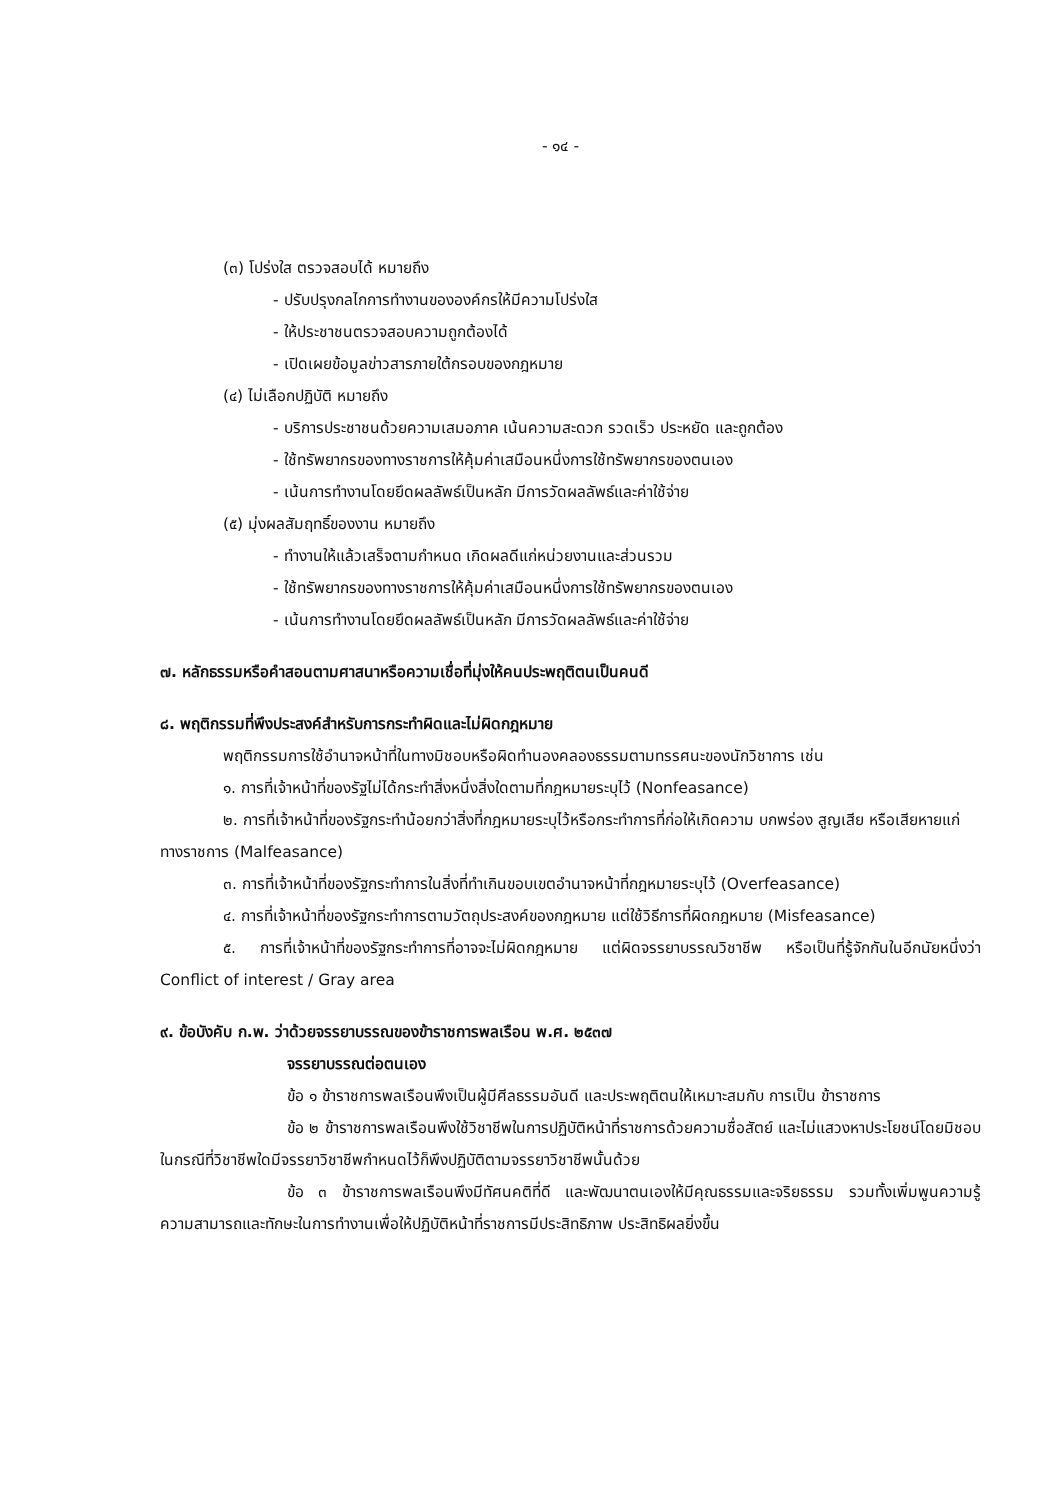- ๑๔ -
(๓) โปร่งใส ตรวจสอบได้ หมายถึง
- ปรับปรุงกลไกการทำงานขององค์กรให้มีความโปร่งใส
- ให้ประชาชนตรวจสอบความถูกต้องได้
- เปิดเผยข้อมูลข่าวสารภายใต้กรอบของกฎหมาย
(๔) ไม่เลือกปฏิบัติ หมายถึง
- บริการประชาชนด้วยความเสมอภาค เน้นความสะดวก รวดเร็ว ประหยัด และถูกต้อง
- ใช้ทรัพยากรของทางราชการให้คุ้มค่าเสมือนหนึ่งการใช้ทรัพยากรของตนเอง
- เน้นการทำงานโดยยึดผลลัพธ์เป็นหลัก มีการวัดผลลัพธ์และค่าใช้จ่าย
(๕) มุ่งผลสัมฤทธิ์ของงาน หมายถึง
- ทำงานให้แล้วเสร็จตามกำหนด เกิดผลดีแก่หน่วยงานและส่วนรวม
- ใช้ทรัพยากรของทางราชการให้คุ้มค่าเสมือนหนึ่งการใช้ทรัพยากรของตนเอง
- เน้นการทำงานโดยยึดผลลัพธ์เป็นหลัก มีการวัดผลลัพธ์และค่าใช้จ่าย
๗. หลักธรรมหรือคำสอนตามศาสนาหรือความเชื่อที่มุ่งให้คนประพฤติตนเป็นคนดี
๘. พฤติกรรมที่พึงประสงค์สำหรับการกระทำผิดและไม่ผิดกฎหมาย
พฤติกรรมการใช้อำนาจหน้าที่ในทางมิชอบหรือผิดทำนองคลองธรรมตามทรรศนะของนักวิชาการ เช่น
๑. การที่เจ้าหน้าที่ของรัฐไม่ได้กระทำสิ่งหนึ่งสิ่งใดตามที่กฎหมายระบุไว้ (Nonfeasance)
๒. การที่เจ้าหน้าที่ของรัฐกระทำน้อยกว่าสิ่งที่กฎหมายระบุไว้หรือกระทำการที่ก่อให้เกิดความ บกพร่อง สูญเสีย หรือเสียหายแก่ทางราชการ (Malfeasance)
๓. การที่เจ้าหน้าที่ของรัฐกระทำการในสิ่งที่ทำเกินขอบเขตอำนาจหน้าที่กฎหมายระบุไว้ (Overfeasance)
๔. การที่เจ้าหน้าที่ของรัฐกระทำการตามวัตถุประสงค์ของกฎหมาย แต่ใช้วิธีการที่ผิดกฎหมาย (Misfeasance)
๕. การที่เจ้าหน้าที่ของรัฐกระทำการที่อาจจะไม่ผิดกฎหมาย แต่ผิดจรรยาบรรณวิชาชีพ หรือเป็นที่รู้จักกันในอีกนัยหนึ่งว่า Conflict of interest / Gray area
๙. ข้อบังคับ ก.พ. ว่าด้วยจรรยาบรรณของข้าราชการพลเรือน พ.ศ. ๒๕๓๗
จรรยาบรรณต่อตนเอง
ข้อ ๑ ข้าราชการพลเรือนพึงเป็นผู้มีศีลธรรมอันดี และประพฤติตนให้เหมาะสมกับ การเป็น ข้าราชการ
ข้อ ๒ ข้าราชการพลเรือนพึงใช้วิชาชีพในการปฏิบัติหน้าที่ราชการด้วยความซื่อสัตย์ และไม่แสวงหาประโยชน์โดยมิชอบ ในกรณีที่วิชาชีพใดมีจรรยาวิชาชีพกำหนดไว้ก็พึงปฏิบัติตามจรรยาวิชาชีพนั้นด้วย
ข้อ ๓ ข้าราชการพลเรือนพึงมีทัศนคติที่ดี และพัฒนาตนเองให้มีคุณธรรมและจริยธรรม รวมทั้งเพิ่มพูนความรู้ ความสามารถและทักษะในการทำงานเพื่อให้ปฏิบัติหน้าที่ราชการมีประสิทธิภาพ ประสิทธิผลยิ่งขึ้น